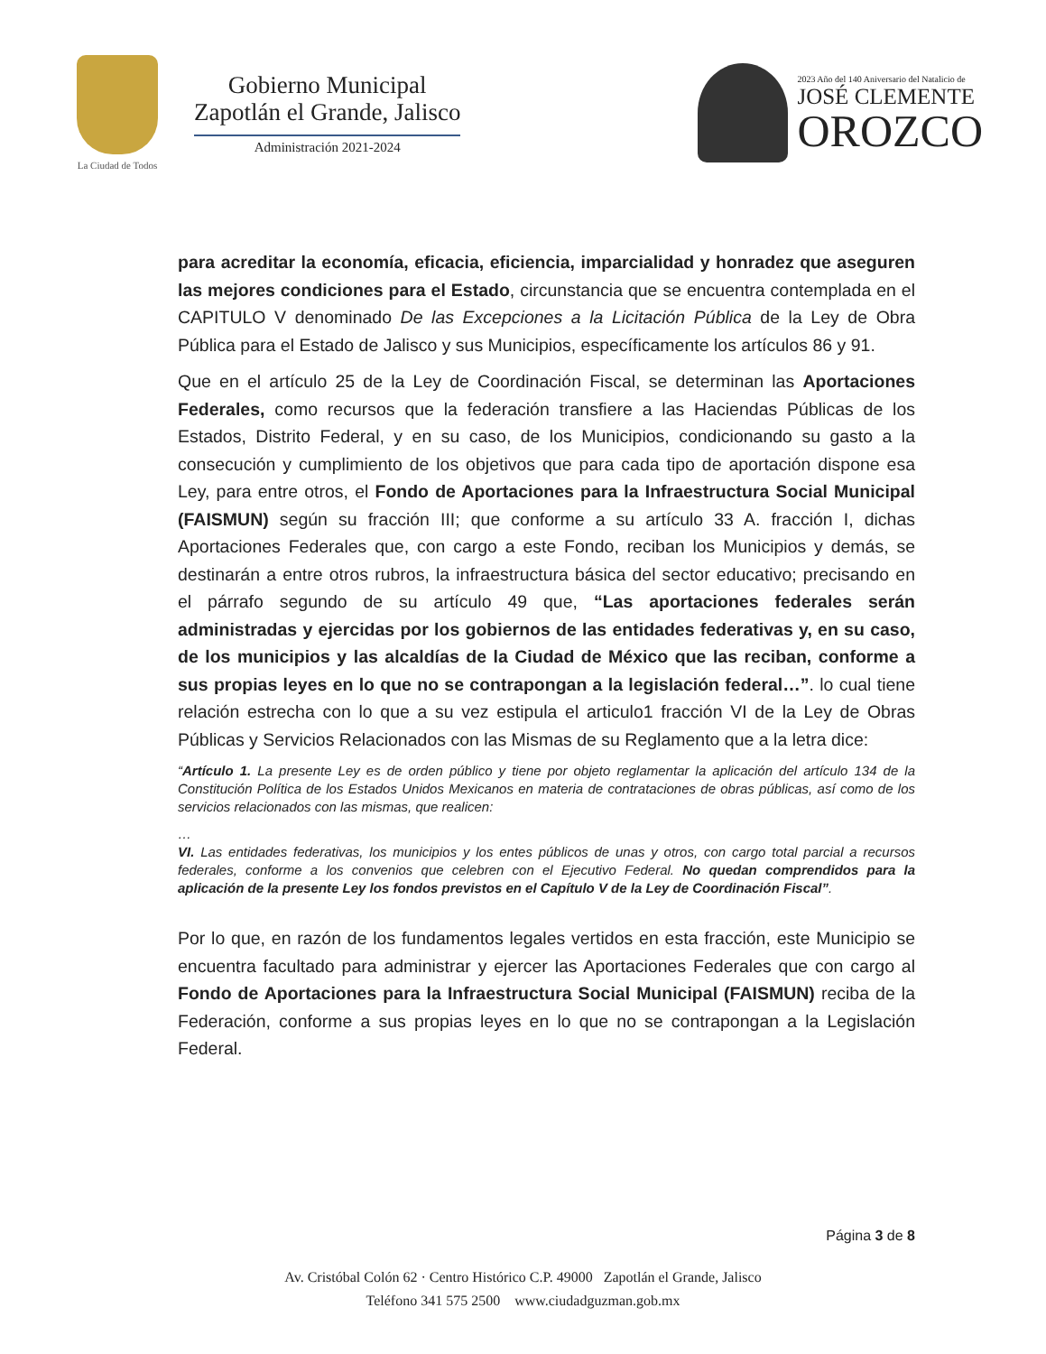La Ciudad de Todos
Gobierno Municipal
Zapotlán el Grande, Jalisco
Administración 2021-2024
2023 Año del 140 Aniversario del Natalicio de
JOSÉ CLEMENTE
OROZCO
para acreditar la economía, eficacia, eficiencia, imparcialidad y honradez que aseguren las mejores condiciones para el Estado, circunstancia que se encuentra contemplada en el CAPITULO V denominado De las Excepciones a la Licitación Pública de la Ley de Obra Pública para el Estado de Jalisco y sus Municipios, específicamente los artículos 86 y 91.
Que en el artículo 25 de la Ley de Coordinación Fiscal, se determinan las Aportaciones Federales, como recursos que la federación transfiere a las Haciendas Públicas de los Estados, Distrito Federal, y en su caso, de los Municipios, condicionando su gasto a la consecución y cumplimiento de los objetivos que para cada tipo de aportación dispone esa Ley, para entre otros, el Fondo de Aportaciones para la Infraestructura Social Municipal (FAISMUN) según su fracción III; que conforme a su artículo 33 A. fracción I, dichas Aportaciones Federales que, con cargo a este Fondo, reciban los Municipios y demás, se destinarán a entre otros rubros, la infraestructura básica del sector educativo; precisando en el párrafo segundo de su artículo 49 que, “Las aportaciones federales serán administradas y ejercidas por los gobiernos de las entidades federativas y, en su caso, de los municipios y las alcaldías de la Ciudad de México que las reciban, conforme a sus propias leyes en lo que no se contrapongan a la legislación federal…”. lo cual tiene relación estrecha con lo que a su vez estipula el articulo1 fracción VI de la Ley de Obras Públicas y Servicios Relacionados con las Mismas de su Reglamento que a la letra dice:
“Artículo 1. La presente Ley es de orden público y tiene por objeto reglamentar la aplicación del artículo 134 de la Constitución Política de los Estados Unidos Mexicanos en materia de contrataciones de obras públicas, así como de los servicios relacionados con las mismas, que realicen:
…
VI. Las entidades federativas, los municipios y los entes públicos de unas y otros, con cargo total parcial a recursos federales, conforme a los convenios que celebren con el Ejecutivo Federal. No quedan comprendidos para la aplicación de la presente Ley los fondos previstos en el Capítulo V de la Ley de Coordinación Fiscal”.
Por lo que, en razón de los fundamentos legales vertidos en esta fracción, este Municipio se encuentra facultado para administrar y ejercer las Aportaciones Federales que con cargo al Fondo de Aportaciones para la Infraestructura Social Municipal (FAISMUN) reciba de la Federación, conforme a sus propias leyes en lo que no se contrapongan a la Legislación Federal.
Página 3 de 8
Av. Cristóbal Colón 62 · Centro Histórico C.P. 49000 Zapotlán el Grande, Jalisco
Teléfono 341 575 2500 www.ciudadguzman.gob.mx